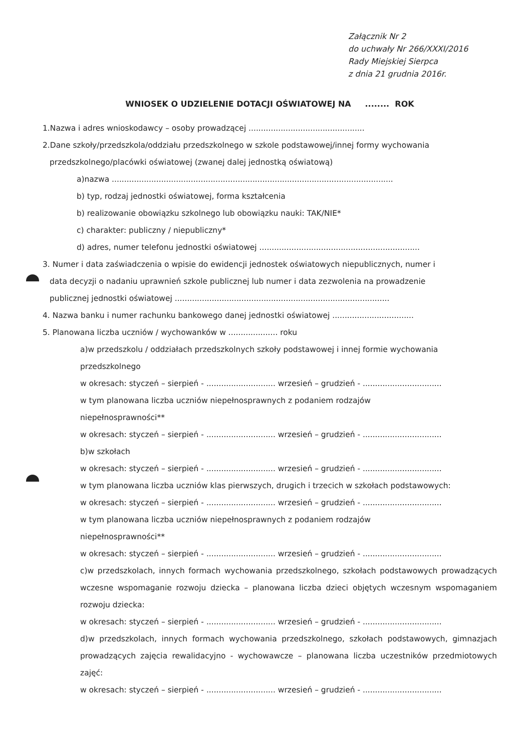Załącznik Nr 2
do uchwały Nr 266/XXXI/2016
Rady Miejskiej Sierpca
z dnia 21 grudnia 2016r.
WNIOSEK O UDZIELENIE DOTACJI OŚWIATOWEJ NA ........ ROK
1.Nazwa i adres wnioskodawcy – osoby prowadzącej ...............................................
2.Dane szkoły/przedszkola/oddziału przedszkolnego w szkole podstawowej/innej formy wychowania
przedszkolnego/placówki oświatowej (zwanej dalej jednostką oświatową)
a)nazwa ..................................................................................................................
b) typ, rodzaj jednostki oświatowej, forma kształcenia
b) realizowanie obowiązku szkolnego lub obowiązku nauki: TAK/NIE*
c) charakter: publiczny / niepubliczny*
d) adres, numer telefonu jednostki oświatowej .................................................................
3. Numer i data zaświadczenia o wpisie do ewidencji jednostek oświatowych niepublicznych, numer i
data decyzji o nadaniu uprawnień szkole publicznej lub numer i data zezwolenia na prowadzenie
publicznej jednostki oświatowej .......................................................................................
4. Nazwa banku i numer rachunku bankowego danej jednostki oświatowej .................................
5. Planowana liczba uczniów / wychowanków w .................... roku
a)w przedszkolu / oddziałach przedszkolnych szkoły podstawowej i innej formie wychowania
przedszkolnego
w okresach: styczeń – sierpień - ............................ wrzesień – grudzień - ................................
w tym planowana liczba uczniów niepełnosprawnych z podaniem rodzajów
niepełnosprawności**
w okresach: styczeń – sierpień - ............................ wrzesień – grudzień - ................................
b)w szkołach
w okresach: styczeń – sierpień - ............................ wrzesień – grudzień - ................................
w tym planowana liczba uczniów klas pierwszych, drugich i trzecich w szkołach podstawowych:
w okresach: styczeń – sierpień - ............................ wrzesień – grudzień - ................................
w tym planowana liczba uczniów niepełnosprawnych z podaniem rodzajów
niepełnosprawności**
w okresach: styczeń – sierpień - ............................ wrzesień – grudzień - ................................
c)w przedszkolach, innych formach wychowania przedszkolnego, szkołach podstawowych prowadzących wczesne wspomaganie rozwoju dziecka – planowana liczba dzieci objętych wczesnym wspomaganiem rozwoju dziecka:
w okresach: styczeń – sierpień - ............................ wrzesień – grudzień - ................................
d)w przedszkolach, innych formach wychowania przedszkolnego, szkołach podstawowych, gimnazjach prowadzących zajęcia rewalidacyjno - wychowawcze – planowana liczba uczestników przedmiotowych zajęć:
w okresach: styczeń – sierpień - ............................ wrzesień – grudzień - ................................